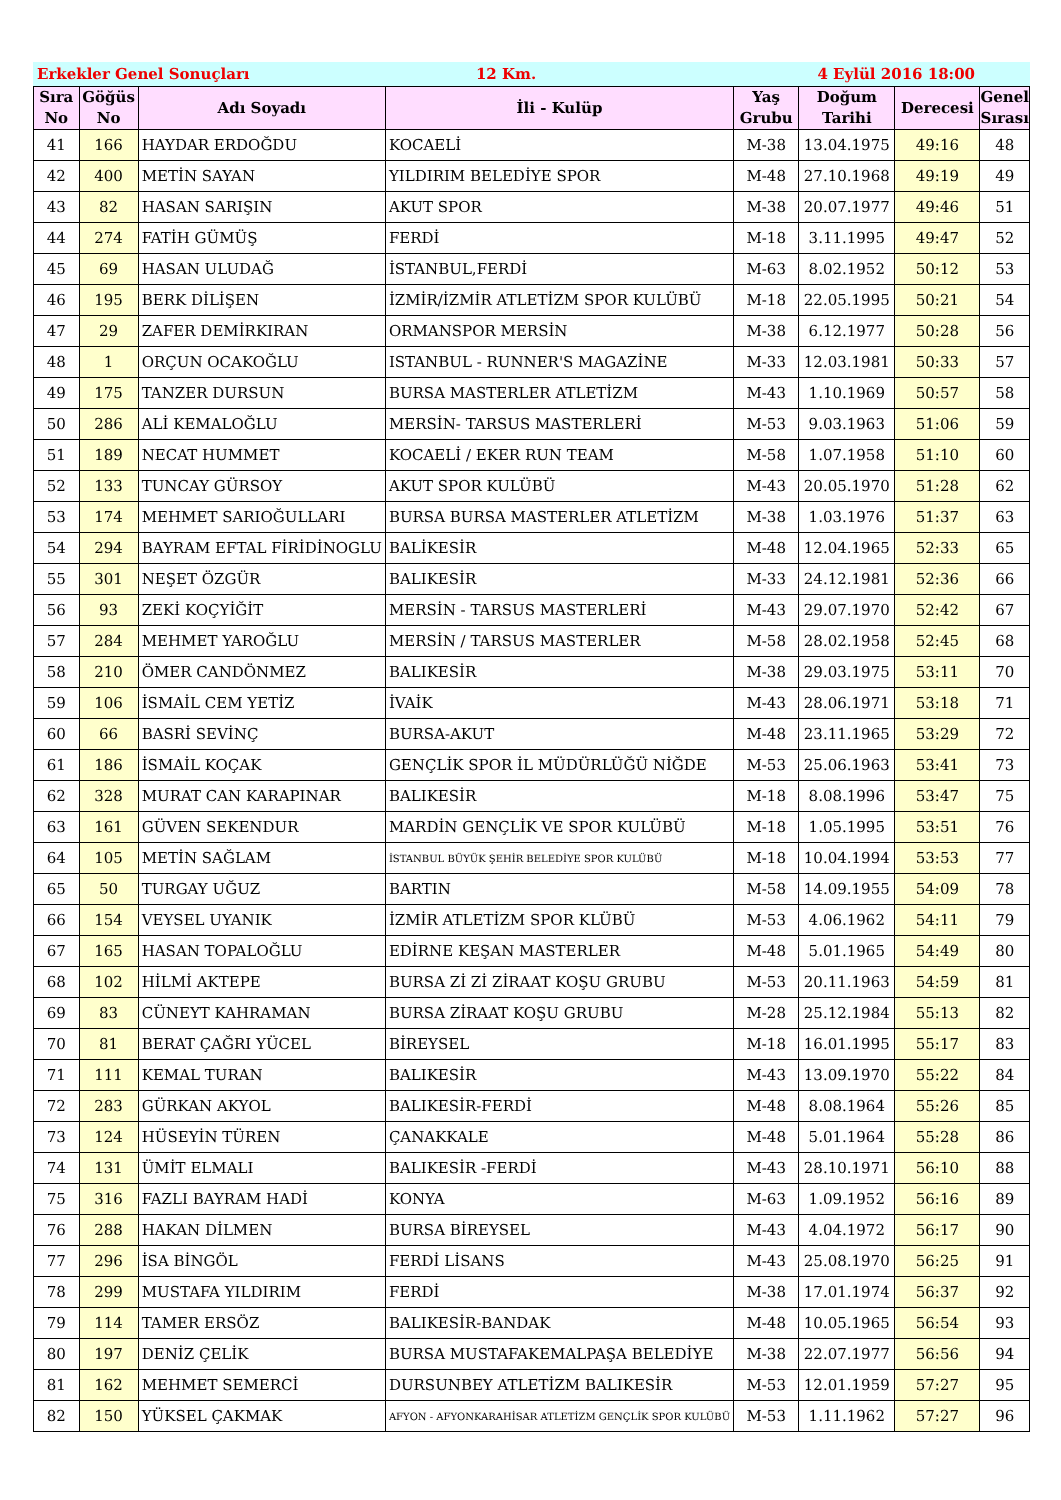Erkekler Genel Sonuçları 12 Km. 4 Eylül 2016 18:00
| Sıra No | Göğüs No | Adı Soyadı | İli - Kulüp | Yaş Grubu | Doğum Tarihi | Derecesi | Genel Sırası |
| --- | --- | --- | --- | --- | --- | --- | --- |
| 41 | 166 | HAYDAR ERDOĞDU | KOCAELİ | M-38 | 13.04.1975 | 49:16 | 48 |
| 42 | 400 | METİN SAYAN | YILDIRIM BELEDİYE SPOR | M-48 | 27.10.1968 | 49:19 | 49 |
| 43 | 82 | HASAN SARIŞIN | AKUT SPOR | M-38 | 20.07.1977 | 49:46 | 51 |
| 44 | 274 | FATİH GÜMÜŞ | FERDİ | M-18 | 3.11.1995 | 49:47 | 52 |
| 45 | 69 | HASAN ULUDAĞ | İSTANBUL,FERDİ | M-63 | 8.02.1952 | 50:12 | 53 |
| 46 | 195 | BERK DİLİŞEN | İZMİR/İZMİR ATLETİZM SPOR KULÜBÜ | M-18 | 22.05.1995 | 50:21 | 54 |
| 47 | 29 | ZAFER DEMİRKIRAN | ORMANSPOR MERSİN | M-38 | 6.12.1977 | 50:28 | 56 |
| 48 | 1 | ORÇUN OCAKOĞLU | ISTANBUL - RUNNER'S MAGAZİNE | M-33 | 12.03.1981 | 50:33 | 57 |
| 49 | 175 | TANZER DURSUN | BURSA MASTERLER ATLETİZM | M-43 | 1.10.1969 | 50:57 | 58 |
| 50 | 286 | ALİ KEMALOĞLU | MERSİN- TARSUS MASTERLERİ | M-53 | 9.03.1963 | 51:06 | 59 |
| 51 | 189 | NECAT HUMMET | KOCAELİ / EKER RUN TEAM | M-58 | 1.07.1958 | 51:10 | 60 |
| 52 | 133 | TUNCAY GÜRSOY | AKUT SPOR KULÜBÜ | M-43 | 20.05.1970 | 51:28 | 62 |
| 53 | 174 | MEHMET SARIOĞULLARI | BURSA BURSA MASTERLER ATLETİZM | M-38 | 1.03.1976 | 51:37 | 63 |
| 54 | 294 | BAYRAM EFTAL FİRİDİNOGLU | BALİKESİR | M-48 | 12.04.1965 | 52:33 | 65 |
| 55 | 301 | NEŞET ÖZGÜR | BALIKESİR | M-33 | 24.12.1981 | 52:36 | 66 |
| 56 | 93 | ZEKİ KOÇYİĞİT | MERSİN - TARSUS MASTERLERİ | M-43 | 29.07.1970 | 52:42 | 67 |
| 57 | 284 | MEHMET YAROĞLU | MERSİN / TARSUS MASTERLER | M-58 | 28.02.1958 | 52:45 | 68 |
| 58 | 210 | ÖMER CANDÖNMEZ | BALIKESİR | M-38 | 29.03.1975 | 53:11 | 70 |
| 59 | 106 | İSMAİL CEM YETİZ | İVAİK | M-43 | 28.06.1971 | 53:18 | 71 |
| 60 | 66 | BASRİ SEVİNÇ | BURSA-AKUT | M-48 | 23.11.1965 | 53:29 | 72 |
| 61 | 186 | İSMAİL KOÇAK | GENÇLİK SPOR İL MÜDÜRLÜĞÜ NİĞDE | M-53 | 25.06.1963 | 53:41 | 73 |
| 62 | 328 | MURAT CAN KARAPINAR | BALIKESİR | M-18 | 8.08.1996 | 53:47 | 75 |
| 63 | 161 | GÜVEN SEKENDUR | MARDİN GENÇLİK VE SPOR KULÜBÜ | M-18 | 1.05.1995 | 53:51 | 76 |
| 64 | 105 | METİN SAĞLAM | İSTANBUL BÜYÜK ŞEHİR BELEDİYE SPOR KULÜBÜ | M-18 | 10.04.1994 | 53:53 | 77 |
| 65 | 50 | TURGAY UĞUZ | BARTIN | M-58 | 14.09.1955 | 54:09 | 78 |
| 66 | 154 | VEYSEL UYANIK | İZMİR ATLETİZM SPOR KLÜBÜ | M-53 | 4.06.1962 | 54:11 | 79 |
| 67 | 165 | HASAN TOPALOĞLU | EDİRNE KEŞAN MASTERLER | M-48 | 5.01.1965 | 54:49 | 80 |
| 68 | 102 | HİLMİ AKTEPE | BURSA Zİ Zİ ZİRAAT KOŞU GRUBU | M-53 | 20.11.1963 | 54:59 | 81 |
| 69 | 83 | CÜNEYT KAHRAMAN | BURSA ZİRAAT KOŞU GRUBU | M-28 | 25.12.1984 | 55:13 | 82 |
| 70 | 81 | BERAT ÇAĞRI YÜCEL | BİREYSEL | M-18 | 16.01.1995 | 55:17 | 83 |
| 71 | 111 | KEMAL TURAN | BALIKESİR | M-43 | 13.09.1970 | 55:22 | 84 |
| 72 | 283 | GÜRKAN AKYOL | BALIKESİR-FERDİ | M-48 | 8.08.1964 | 55:26 | 85 |
| 73 | 124 | HÜSEYİN TÜREN | ÇANAKKALE | M-48 | 5.01.1964 | 55:28 | 86 |
| 74 | 131 | ÜMİT ELMALI | BALIKESİR -FERDİ | M-43 | 28.10.1971 | 56:10 | 88 |
| 75 | 316 | FAZLI BAYRAM HADİ | KONYA | M-63 | 1.09.1952 | 56:16 | 89 |
| 76 | 288 | HAKAN DİLMEN | BURSA BİREYSEL | M-43 | 4.04.1972 | 56:17 | 90 |
| 77 | 296 | İSA BİNGÖL | FERDİ LİSANS | M-43 | 25.08.1970 | 56:25 | 91 |
| 78 | 299 | MUSTAFA YILDIRIM | FERDİ | M-38 | 17.01.1974 | 56:37 | 92 |
| 79 | 114 | TAMER ERSÖZ | BALIKESİR-BANDAK | M-48 | 10.05.1965 | 56:54 | 93 |
| 80 | 197 | DENİZ ÇELİK | BURSA MUSTAFAKEMALPAŞA BELEDİYE | M-38 | 22.07.1977 | 56:56 | 94 |
| 81 | 162 | MEHMET SEMERCİ | DURSUNBEY ATLETİZM BALIKESİR | M-53 | 12.01.1959 | 57:27 | 95 |
| 82 | 150 | YÜKSEL ÇAKMAK | AFYON - AFYONKARAHİSAR ATLETİZM GENÇLİK SPOR KULÜBÜ | M-53 | 1.11.1962 | 57:27 | 96 |